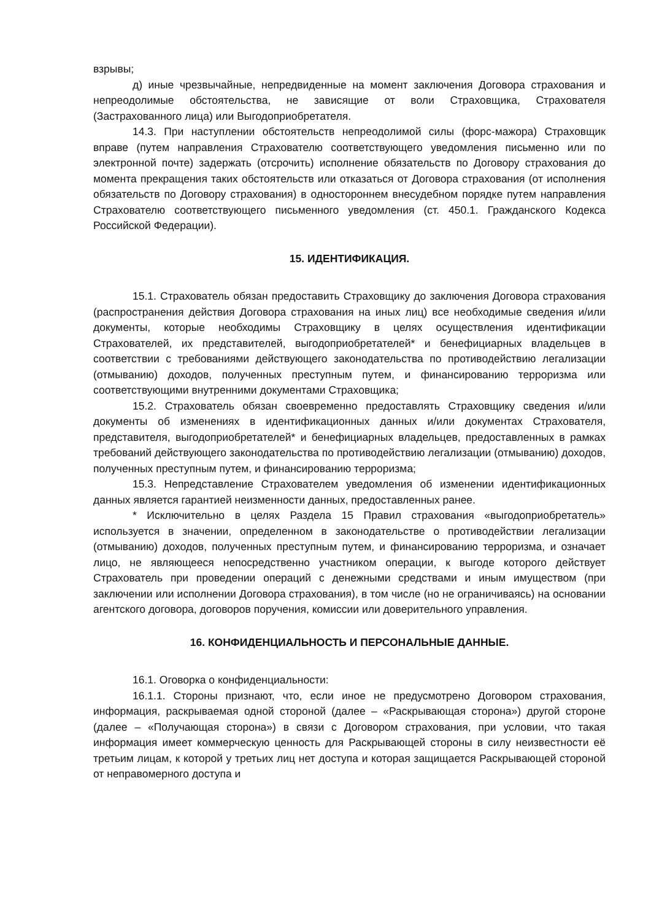взрывы;
д) иные чрезвычайные, непредвиденные на момент заключения Договора страхования и непреодолимые обстоятельства, не зависящие от воли Страховщика, Страхователя (Застрахованного лица) или Выгодоприобретателя.
14.3. При наступлении обстоятельств непреодолимой силы (форс-мажора) Страховщик вправе (путем направления Страхователю соответствующего уведомления письменно или по электронной почте) задержать (отсрочить) исполнение обязательств по Договору страхования до момента прекращения таких обстоятельств или отказаться от Договора страхования (от исполнения обязательств по Договору страхования) в одностороннем внесудебном порядке путем направления Страхователю соответствующего письменного уведомления (ст. 450.1. Гражданского Кодекса Российской Федерации).
15. ИДЕНТИФИКАЦИЯ.
15.1. Страхователь обязан предоставить Страховщику до заключения Договора страхования (распространения действия Договора страхования на иных лиц) все необходимые сведения и/или документы, которые необходимы Страховщику в целях осуществления идентификации Страхователей, их представителей, выгодоприобретателей* и бенефициарных владельцев в соответствии с требованиями действующего законодательства по противодействию легализации (отмыванию) доходов, полученных преступным путем, и финансированию терроризма или соответствующими внутренними документами Страховщика;
15.2. Страхователь обязан своевременно предоставлять Страховщику сведения и/или документы об изменениях в идентификационных данных и/или документах Страхователя, представителя, выгодоприобретателей* и бенефициарных владельцев, предоставленных в рамках требований действующего законодательства по противодействию легализации (отмыванию) доходов, полученных преступным путем, и финансированию терроризма;
15.3. Непредставление Страхователем уведомления об изменении идентификационных данных является гарантией неизменности данных, предоставленных ранее.
* Исключительно в целях Раздела 15 Правил страхования «выгодоприобретатель» используется в значении, определенном в законодательстве о противодействии легализации (отмыванию) доходов, полученных преступным путем, и финансированию терроризма, и означает лицо, не являющееся непосредственно участником операции, к выгоде которого действует Страхователь при проведении операций с денежными средствами и иным имуществом (при заключении или исполнении Договора страхования), в том числе (но не ограничиваясь) на основании агентского договора, договоров поручения, комиссии или доверительного управления.
16. КОНФИДЕНЦИАЛЬНОСТЬ И ПЕРСОНАЛЬНЫЕ ДАННЫЕ.
16.1. Оговорка о конфиденциальности:
16.1.1. Стороны признают, что, если иное не предусмотрено Договором страхования, информация, раскрываемая одной стороной (далее – «Раскрывающая сторона») другой стороне (далее – «Получающая сторона») в связи с Договором страхования, при условии, что такая информация имеет коммерческую ценность для Раскрывающей стороны в силу неизвестности её третьим лицам, к которой у третьих лиц нет доступа и которая защищается Раскрывающей стороной от неправомерного доступа и